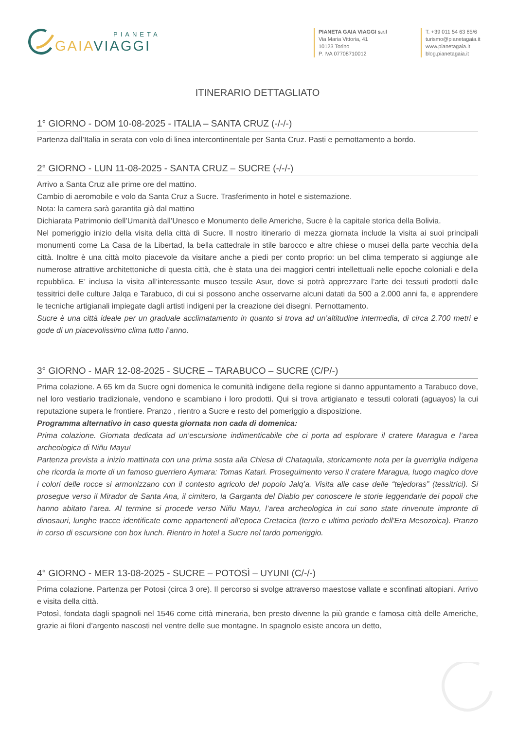PIANETA
GAIA VIAGGI
PIANETA GAIA VIAGGI s.r.l
Via Maria Vittoria, 41
10123 Torino
P. IVA 07708710012
T. +39 011 54 63 85/6
turismo@pianetagaia.it
www.pianetagaia.it
blog.pianetagaia.it
ITINERARIO DETTAGLIATO
1° GIORNO - DOM 10-08-2025 - ITALIA – SANTA CRUZ (-/-/-)
Partenza dall’Italia in serata con volo di linea intercontinentale per Santa Cruz. Pasti e pernottamento a bordo.
2° GIORNO - LUN 11-08-2025 - SANTA CRUZ – SUCRE (-/-/-)
Arrivo a Santa Cruz alle prime ore del mattino.
Cambio di aeromobile e volo da Santa Cruz a Sucre. Trasferimento in hotel e sistemazione.
Nota: la camera sarà garantita già dal mattino
Dichiarata Patrimonio dell’Umanità dall’Unesco e Monumento delle Americhe, Sucre è la capitale storica della Bolivia.
Nel pomeriggio inizio della visita della città di Sucre. Il nostro itinerario di mezza giornata include la visita ai suoi principali monumenti come La Casa de la Libertad, la bella cattedrale in stile barocco e altre chiese o musei della parte vecchia della città. Inoltre è una città molto piacevole da visitare anche a piedi per conto proprio: un bel clima temperato si aggiunge alle numerose attrattive architettoniche di questa città, che è stata una dei maggiori centri intellettuali nelle epoche coloniali e della repubblica. E’ inclusa la visita all’interessante museo tessile Asur, dove si potrà apprezzare l’arte dei tessuti prodotti dalle tessitrici delle culture Jalqa e Tarabuco, di cui si possono anche osservarne alcuni datati da 500 a 2.000 anni fa, e apprendere le tecniche artigianali impiegate dagli artisti indigeni per la creazione dei disegni. Pernottamento.
Sucre è una città ideale per un graduale acclimatamento in quanto si trova ad un’altitudine intermedia, di circa 2.700 metri e gode di un piacevolissimo clima tutto l’anno.
3° GIORNO - MAR 12-08-2025 - SUCRE – TARABUCO – SUCRE (C/P/-)
Prima colazione. A 65 km da Sucre ogni domenica le comunità indigene della regione si danno appuntamento a Tarabuco dove, nel loro vestiario tradizionale, vendono e scambiano i loro prodotti. Qui si trova artigianato e tessuti colorati (aguayos) la cui reputazione supera le frontiere. Pranzo , rientro a Sucre e resto del pomeriggio a disposizione.
Programma alternativo in caso questa giornata non cada di domenica:
Prima colazione. Giornata dedicata ad un’escursione indimenticabile che ci porta ad esplorare il cratere Maragua e l’area archeologica di Niñu Mayu!
Partenza prevista a inizio mattinata con una prima sosta alla Chiesa di Chataquila, storicamente nota per la guerriglia indigena che ricorda la morte di un famoso guerriero Aymara: Tomas Katari. Proseguimento verso il cratere Maragua, luogo magico dove i colori delle rocce si armonizzano con il contesto agricolo del popolo Jalq’a. Visita alle case delle “tejedoras” (tessitrici). Si prosegue verso il Mirador de Santa Ana, il cimitero, la Garganta del Diablo per conoscere le storie leggendarie dei popoli che hanno abitato l’area. Al termine si procede verso Niñu Mayu, l’area archeologica in cui sono state rinvenute impronte di dinosauri, lunghe tracce identificate come appartenenti all’epoca Cretacica (terzo e ultimo periodo dell'Era Mesozoica). Pranzo in corso di escursione con box lunch. Rientro in hotel a Sucre nel tardo pomeriggio.
4° GIORNO - MER 13-08-2025 - SUCRE – POTOSÌ – UYUNI (C/-/-)
Prima colazione. Partenza per Potosì (circa 3 ore). Il percorso si svolge attraverso maestose vallate e sconfinati altopiani. Arrivo e visita della città.
Potosì, fondata dagli spagnoli nel 1546 come città mineraria, ben presto divenne la più grande e famosa città delle Americhe, grazie ai filoni d’argento nascosti nel ventre delle sue montagne. In spagnolo esiste ancora un detto,